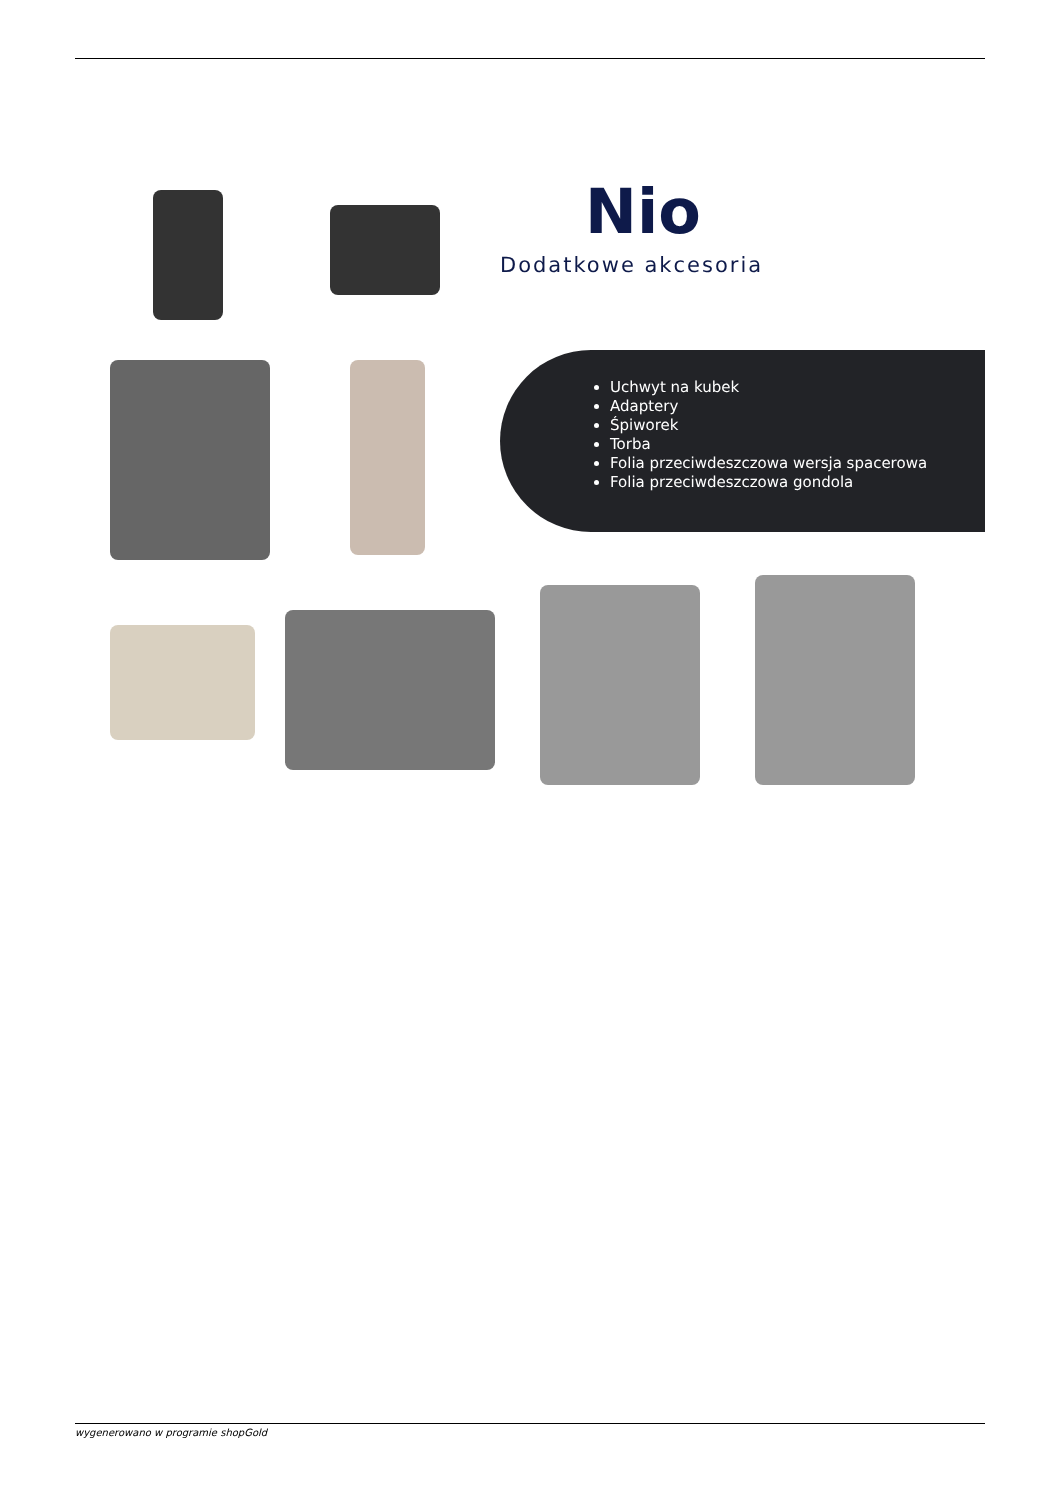Nio
Dodatkowe akcesoria
Uchwyt na kubek
Adaptery
Śpiworek
Torba
Folia przeciwdeszczowa wersja spacerowa
Folia przeciwdeszczowa gondola
wygenerowano w programie shopGold